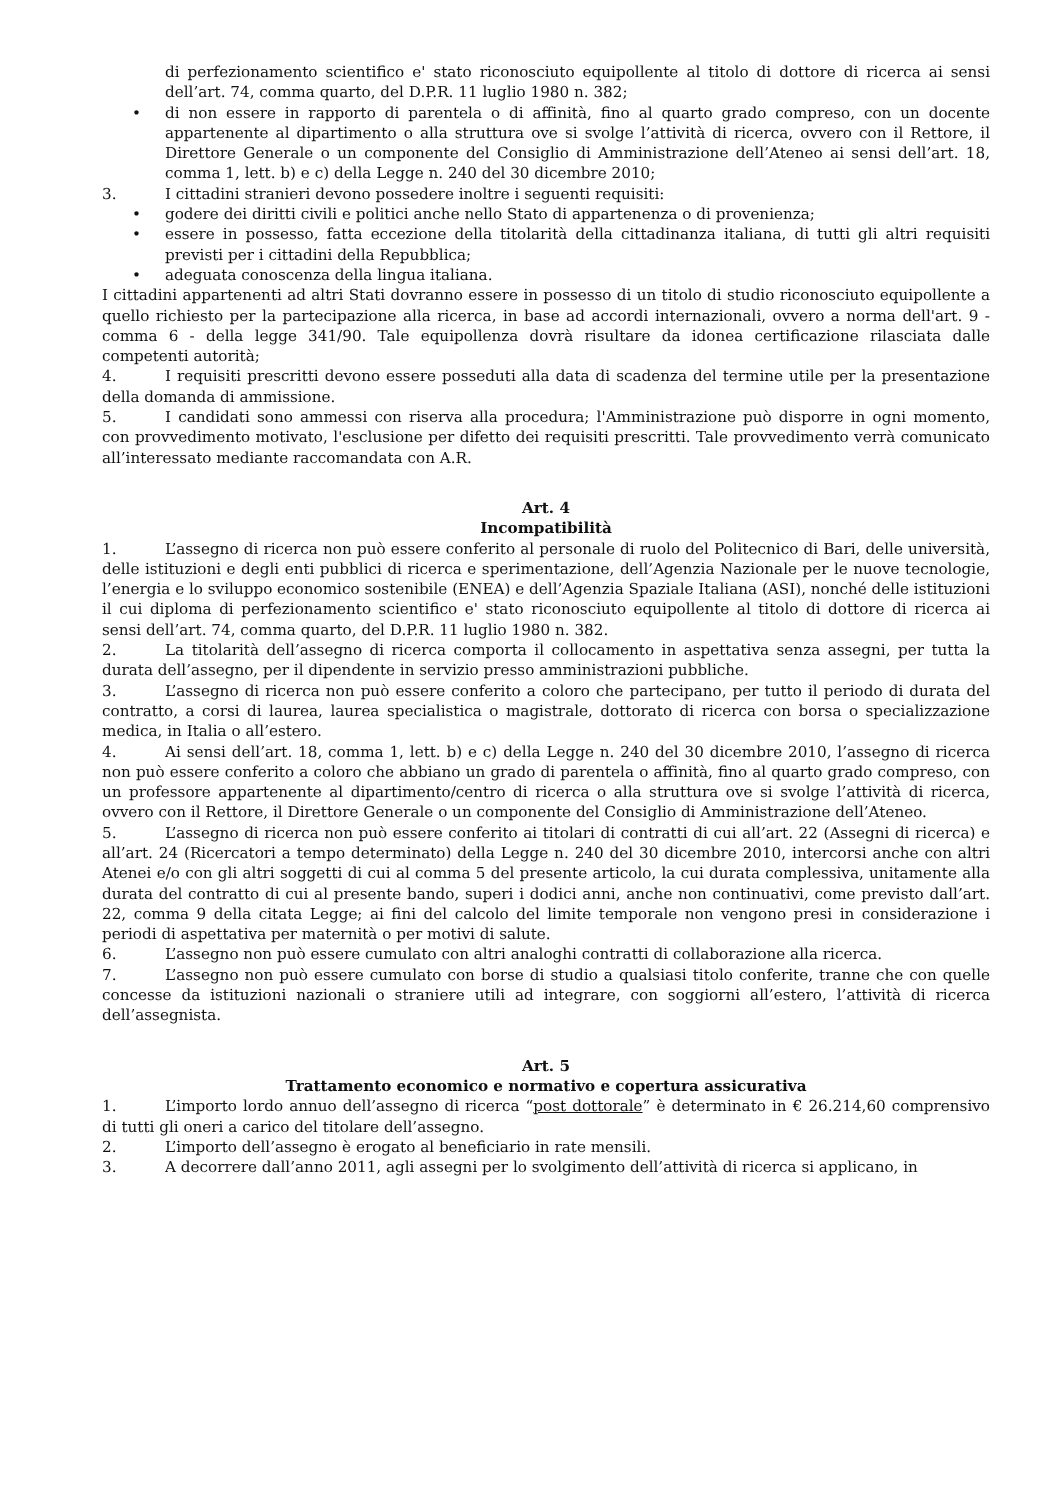di perfezionamento scientifico e' stato riconosciuto equipollente al titolo di dottore di ricerca ai sensi dell’art. 74, comma quarto, del D.P.R. 11 luglio 1980 n. 382;
• di non essere in rapporto di parentela o di affinità, fino al quarto grado compreso, con un docente appartenente al dipartimento o alla struttura ove si svolge l’attività di ricerca, ovvero con il Rettore, il Direttore Generale o un componente del Consiglio di Amministrazione dell’Ateneo ai sensi dell’art. 18, comma 1, lett. b) e c) della Legge n. 240 del 30 dicembre 2010;
3. I cittadini stranieri devono possedere inoltre i seguenti requisiti:
• godere dei diritti civili e politici anche nello Stato di appartenenza o di provenienza;
• essere in possesso, fatta eccezione della titolarità della cittadinanza italiana, di tutti gli altri requisiti previsti per i cittadini della Repubblica;
• adeguata conoscenza della lingua italiana.
I cittadini appartenenti ad altri Stati dovranno essere in possesso di un titolo di studio riconosciuto equipollente a quello richiesto per la partecipazione alla ricerca, in base ad accordi internazionali, ovvero a norma dell'art. 9 - comma 6 - della legge 341/90. Tale equipollenza dovrà risultare da idonea certificazione rilasciata dalle competenti autorità;
4. I requisiti prescritti devono essere posseduti alla data di scadenza del termine utile per la presentazione della domanda di ammissione.
5. I candidati sono ammessi con riserva alla procedura; l'Amministrazione può disporre in ogni momento, con provvedimento motivato, l'esclusione per difetto dei requisiti prescritti. Tale provvedimento verrà comunicato all’interessato mediante raccomandata con A.R.
Art. 4
Incompatibilità
1. L’assegno di ricerca non può essere conferito al personale di ruolo del Politecnico di Bari, delle università, delle istituzioni e degli enti pubblici di ricerca e sperimentazione, dell’Agenzia Nazionale per le nuove tecnologie, l’energia e lo sviluppo economico sostenibile (ENEA) e dell’Agenzia Spaziale Italiana (ASI), nonché delle istituzioni il cui diploma di perfezionamento scientifico e' stato riconosciuto equipollente al titolo di dottore di ricerca ai sensi dell’art. 74, comma quarto, del D.P.R. 11 luglio 1980 n. 382.
2. La titolarità dell’assegno di ricerca comporta il collocamento in aspettativa senza assegni, per tutta la durata dell’assegno, per il dipendente in servizio presso amministrazioni pubbliche.
3. L’assegno di ricerca non può essere conferito a coloro che partecipano, per tutto il periodo di durata del contratto, a corsi di laurea, laurea specialistica o magistrale, dottorato di ricerca con borsa o specializzazione medica, in Italia o all’estero.
4. Ai sensi dell’art. 18, comma 1, lett. b) e c) della Legge n. 240 del 30 dicembre 2010, l’assegno di ricerca non può essere conferito a coloro che abbiano un grado di parentela o affinità, fino al quarto grado compreso, con un professore appartenente al dipartimento/centro di ricerca o alla struttura ove si svolge l’attività di ricerca, ovvero con il Rettore, il Direttore Generale o un componente del Consiglio di Amministrazione dell’Ateneo.
5. L’assegno di ricerca non può essere conferito ai titolari di contratti di cui all’art. 22 (Assegni di ricerca) e all’art. 24 (Ricercatori a tempo determinato) della Legge n. 240 del 30 dicembre 2010, intercorsi anche con altri Atenei e/o con gli altri soggetti di cui al comma 5 del presente articolo, la cui durata complessiva, unitamente alla durata del contratto di cui al presente bando, superi i dodici anni, anche non continuativi, come previsto dall’art. 22, comma 9 della citata Legge; ai fini del calcolo del limite temporale non vengono presi in considerazione i periodi di aspettativa per maternità o per motivi di salute.
6. L’assegno non può essere cumulato con altri analoghi contratti di collaborazione alla ricerca.
7. L’assegno non può essere cumulato con borse di studio a qualsiasi titolo conferite, tranne che con quelle concesse da istituzioni nazionali o straniere utili ad integrare, con soggiorni all’estero, l’attività di ricerca dell’assegnista.
Art. 5
Trattamento economico e normativo e copertura assicurativa
1. L’importo lordo annuo dell’assegno di ricerca “post dottorale” è determinato in € 26.214,60 comprensivo di tutti gli oneri a carico del titolare dell’assegno.
2. L’importo dell’assegno è erogato al beneficiario in rate mensili.
3. A decorrere dall’anno 2011, agli assegni per lo svolgimento dell’attività di ricerca si applicano, in